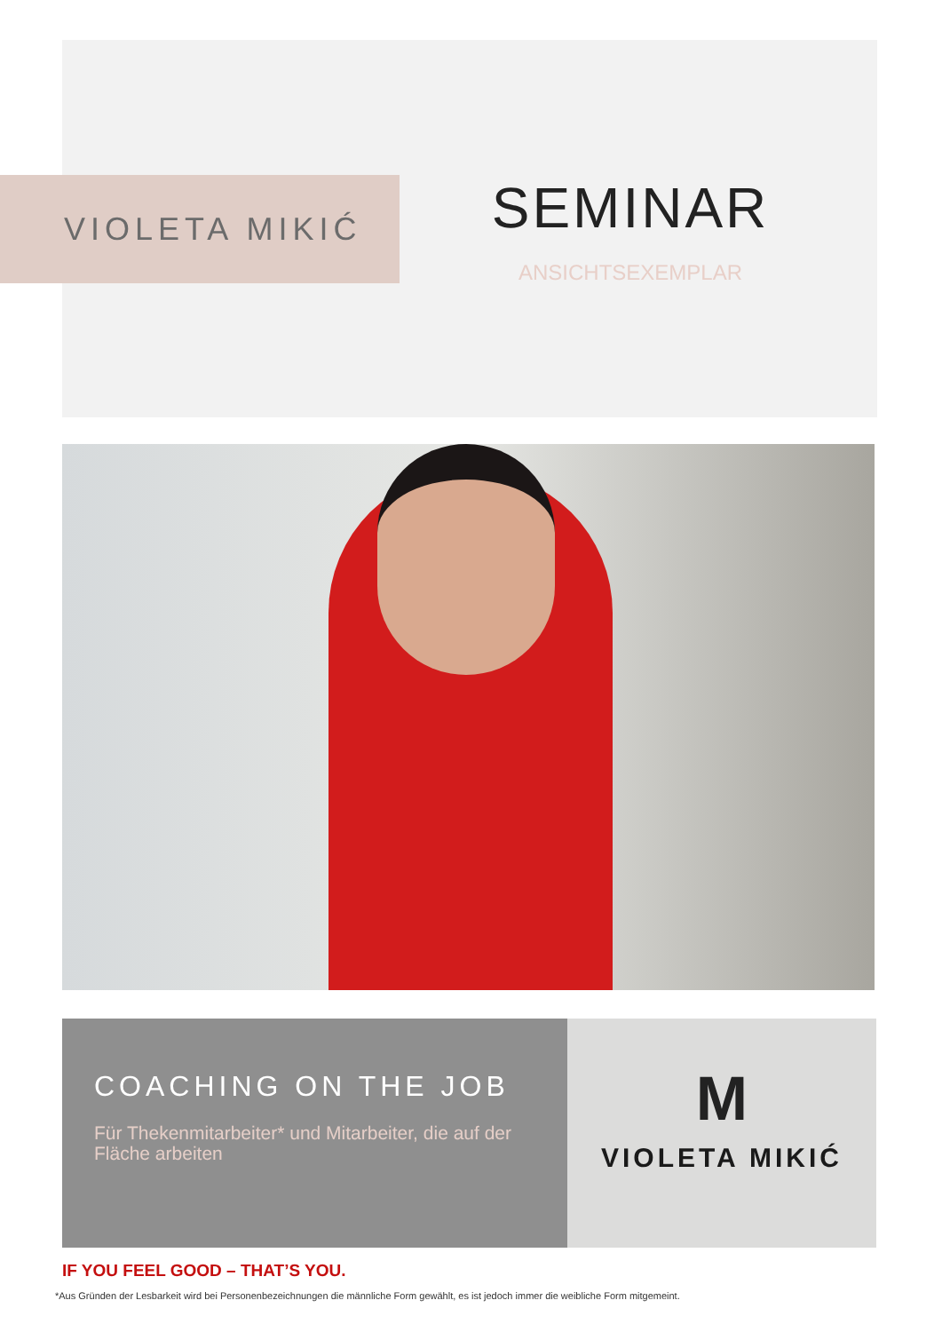VIOLETA MIKIĆ
SEMINAR
ANSICHTSEXEMPLAR
COACHING ON THE JOB
Für Thekenmitarbeiter* und Mitarbeiter, die auf der Fläche arbeiten
M
VIOLETA MIKIĆ
IF YOU FEEL GOOD – THAT’S YOU.
*Aus Gründen der Lesbarkeit wird bei Personenbezeichnungen die männliche Form gewählt, es ist jedoch immer die weibliche Form mitgemeint.